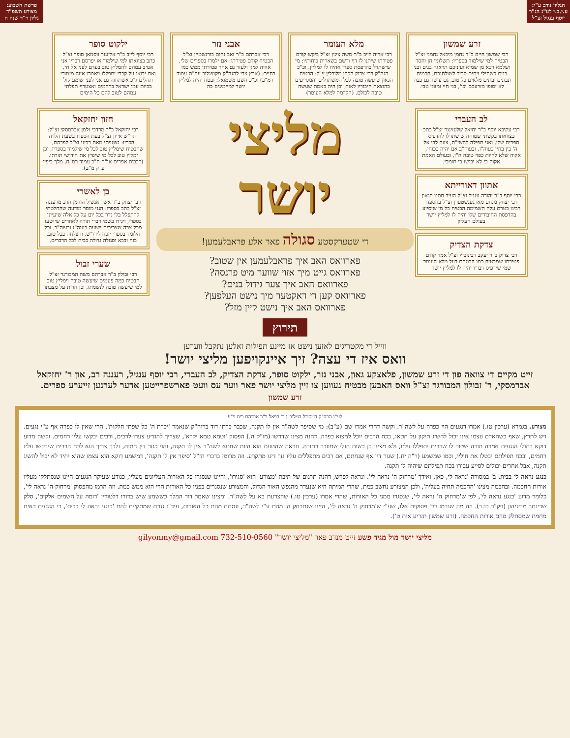הגליון נודב ע"י: ע.י.ב.י לע"נ הג"ר יוסף ענגיל זצ"ל
פרשת השבוע: מצורע תשפ"ד גליון ר"ד שנה ה
זרע שמשון
רבי שמשון חיים ב"ר נחמן מיכאל נחמני זצ"ל הבטיח למי שילמוד בספריו: תשלומי חן וחסד ושלמא רבא מן שמיא ועיניכם תראגה בנים ובני בנים כשתילי זיתים סביב לשולחנכם, חכמים ונבונים ובתים מלאים כל טוב, גם עושר גם כבוד לא יסופו מזרעכם וכו', בני חיי ומזוני טבי.
מלא העומר
רבי אריה לייב ב"ר משה צינץ זצ"ל ביקש קודם פטירתו שיתנו לו דף ורשם בשארית כוחותיו: מי שישתדל בהדפסת ספרי אהיה לו למליץ. וכ"כ הגה"ק רבי צדוק הכהן מלובלין זי"ל: הבטיח הגאון שיעשה טובה לכל המשתדלים והמסייעים בהוצאת חיבוריו לאור, וכן היה באמת שעשה טובה לכולם. (הקדמה למלא העומר)
אבני נזר
רבי אברהם ב"ר זאב נחום בורנשטיין זצ"ל הבטיח קודם פטירתו: אם ילמדו בספרים שלי, אהיה למגן ולעזר גם אחר פטירתי ממש כמו בחיים. (ארץ צבי להגה"ק מקוזיגלוב עה"ת עמוד רמ"ב) וכ"כ השם משמואל: ובטח יהיה למליץ יושר למיימינים בה
ילקוט סופר
רבי יוסף לייב ב"ר אליעזר זוסמאן סופר זצ"ל כתב בצוואתו למי שילמוד או יפרסם דבריו אני אטיב עמהם להמליץ טוב בעדם לפני אל חי, ואם יבואו על קברי יתפללו ויאמרו איזה מזמורי תהלים ג"כ אשתחוה גם אני לפני שומע קול בכיות עמו ישראל ברחמים ואצטרף תפלתי עמהם לטוב להם כל הימים
לב העברי
רבי עקיבא יוסף ב"ר יחיאל שלעזינגר זצ"ל כתב בצוואתו בקשתי שטוחה שישתדלו להדפיס ספרים שלי, ואני תפילה להשי"ת, צעק לבי אל ה' בין בחיי בעוה"ז, ובעוה"ב אם יהיה בכוחי, אקוה שלא להיות כפוי טובה ח"ו, ובעולם האמת אקוה כי לא יבושו בי תומכי.
אתוון דאורייתא
רבי יוסף ב"ר יהודה ענגיל זצ"ל העיד חתנו הגאון רבי יצחק מנחם מארגענשטערן זצ"ל בהספדו רבינו בטרם עלה השמימה הבטיח כל מי שיסייע בהדפסת החיבורים שלו יהיה לו למליץ יושר בעולם העליון
צדקת הצדיק
רבי צדוק ב"ר יעקב רבינוביץ זצ"ל אמר קודם פטירתו שמבטיח כמו הבטחת בעל מלא העומר שמי שידפיס דבריו יהיה לו למליץ יושר
מליצי
יושר
די שטערקסטע סגולה פאר אלע פראבלעמען!
פארוואס האב איך פראבלעמען אין שטוב?
פארוואס גייט מיך אזוי שווער מיט פרנסה?
פארוואס האב איך צער גידול בנים?
פארוואס קען די דאקטער מיך נישט העלפען?
פארוואס האב איך נישט קיין מזל?
תירוץ
ווייל די מקטריגים לאזען נישט אז מיינע תפילות זאלען נתקבל ווערען
וואס איז די עצה? זיך איינקויפען מליצי יושר!
חזון יחזקאל
רבי יחזקאל ב"ר מרדכי זלמן אברמסקי זצ"ל: הגר"ש אייזן זצ"ל בעת הספדו בשעת הלויה הכריז: נצטויתי מאת רבינו זצ"ל לפרסם, שהבטיח שימליץ טוב לכל מי שילמוד בספריו, וכן ימליץ טוב לכל מי שיפיץ את חידושי תורתו. (רבבות אפרים או"ח ח"ב עמוד רמ"ח, מלך ביפיו פרק מ"ב).
בן לאשרי
רבי יצחק ב"ר אשר אנשיל הורמן הרב מרעננה זצ"ל כתב בספרו: הנני מוסר מודעה שהחלטתי להתפלל בלי נדר בכל יום על כל אלה שיעיינו בספרי, ויגידו בשמי דברי תורה לאחרים שיושעו מכל צרה שצריכים ישועה בעוה"ז ובעוה"ב. וכל הלומד בספרי יזכה לירו"ש, והצלחה בכל טוב, בזה ובבא וסגולה גדולה בבית לכל הדברים.
שערי זבול
רבי זבולון ב"ר אברהם משה המבורגר זצ"ל הבטיח כמה פעמים שיעשה טובה וימליץ טוב למי שיעשה טובה לנשמתו, וכן חרות על מצבתו
זייט מקיים די צוואה פון די זרע שמשון, פלאצקע גאון, אבני נזר, ילקוט סופר, צדקת הצדיק, לב העברי, רבי יוסף ענגיל, רעננה רב, און ר' יחזקאל אברמסקי, ר' זבולון המבורגר זצ"ל וואס האבען מבטיח געווען צו זיין מליצי יושר פאר ווער עס וועט פארשפרייטען אדער לערנען זייערע ספרים.
זרע שמשון
לע"נ הרה"ק המקובל המלוב"ן ר' רפאל ב"ר אברהם ריס זי"ע
מצורע. בגמרא (ערכין טז.) אמרו דנגעים הוי כפרה על לשה"ר. וקשה דהרי אמרו שם (ע"ב): מי שסיפר לשה"ר אין לו תקנה, שכבר כרתו דוד ברוה"ק שנאמר 'יכרת ה' כל שפתי חלקות'. הרי שאין לו כפרה אף ע"י נגעים. ויש לתרץ, שאף כשהאדם עצמו אינו יכול להשיג תיקון על חטאו, בכח הרבים יוכל למצוא כפרה. דהנה מצינו שדרשו (מו"ק ה.) הפסוק 'וטמא טמא יקרא', שצריך להודיע צערו לרבים, ורבים יבקשו עליו רחמים. וקשה מדוע דוקא בחולי הנגעים אמרה תורה שטוב לו שרבים יתפללו עליו, ולא מצינו כן בשום חולי שמוזכר בתורה. ונראה שהטעם הוא היות שחטא לשה"ר אין לו תקנה, והוי כגזר דין חתום, ולכך צריך הוא לכח הרבים שיבקשו עליו רחמים, ובכח תפילתם יבטלו את חוליו, וכמו שמשמע (ר"ה יח.) שגזר דין אף שנחתם, אם רבים מתפללים עליו גזר דינו מתקרע. וזה מרומז בדברי חז"ל 'סיפר אין לו תקנה', דמשמע דוקא הוא עצמו שהוא יחיד לא יכול להשיג תקנה, אבל אחרים יכולים לסייע עבורו בכח תפילתם שיהיה לו תקנה.
כנגע נראה לי בבית. ב' במסורה 'נראה לי, כאן, ואידך 'מרחוק ה' נראה לי'. ונראה לפרש, דהנה תרגום של תיבת 'מצורע' הוא 'סגירו', והיינו שנסגרו כל האורות העליונים מעליו, כנודע שעיקר הנגעים היינו שנסתלקו מעליו אורות החכמה. ובחכמה מצינו 'החכמה תחיה בעליה', ולכן המצורע נחשב כמת, שהרי המיתה היא שנעדר מהנפש האור הגדול, והמצורע שנסגרים בפניו כל האורות הרי הוא ממש כמת. וזה הרמז מהפסוק 'מרחוק ה' נראה לי', כלומר מדוע 'כנגע נראה לי', לפי ש'מרחוק ה' נראה לי', שנסגרו ממני כל האורות, שהרי אמרו (ערכין טו.) שהצרעת בא על לשה"ר. ומצינו שאמר דוד המלך כששמע שיש בדורו דלטורין 'רומה על השמים אלקים', סלק שכינתך מביניהון (ויק"ר כו:ב). וזה מה שנרמז בב' פסוקים אלו, שע"י ש'מרחוק ה' נראה לי', היינו שנתרחק ה' מהם ע"י לשה"ר, ונסתם מהם כל האורות, עיד"ז נגרם שמתקיים להם 'כנגע נראה לי בבית', כי הנגעים באים מחמת שמסתלק מהם אורות החכמה. (זרע שמשון תזריע אות ט').
מליצי יושר מול מגיד פשע זייט מנדב פאר "מליצי יושר" 732-510-0560 gilyonmy@gmail.com